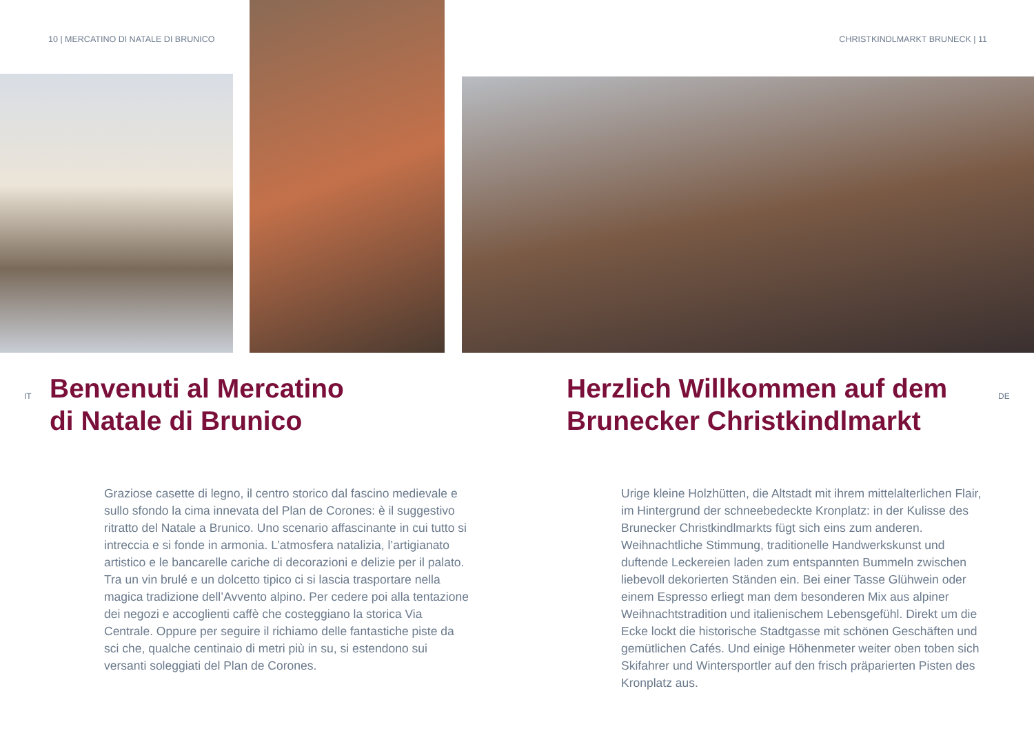10 | MERCATINO DI NATALE DI BRUNICO
CHRISTKINDLMARKT BRUNECK | 11
IT
Benvenuti al Mercatino
di Natale di Brunico
Graziose casette di legno, il centro storico dal fascino medievale e sullo sfondo la cima innevata del Plan de Corones: è il suggestivo ritratto del Natale a Brunico. Uno scenario affascinante in cui tutto si intreccia e si fonde in armonia. L’atmosfera natalizia, l’artigianato artistico e le bancarelle cariche di decorazioni e delizie per il palato. Tra un vin brulé e un dolcetto tipico ci si lascia trasportare nella magica tradizione dell’Avvento alpino. Per cedere poi alla tentazione dei negozi e accoglienti caffè che costeggiano la storica Via Centrale. Oppure per seguire il richiamo delle fantastiche piste da sci che, qualche centinaio di metri più in su, si estendono sui versanti soleggiati del Plan de Corones.
Herzlich Willkommen auf dem Brunecker Christkindlmarkt
Urige kleine Holzhütten, die Altstadt mit ihrem mittelalterlichen Flair, im Hintergrund der schneebedeckte Kronplatz: in der Kulisse des Brunecker Christkindlmarkts fügt sich eins zum anderen. Weihnachtliche Stimmung, traditionelle Handwerkskunst und duftende Leckereien laden zum entspannten Bummeln zwischen liebevoll dekorierten Ständen ein. Bei einer Tasse Glühwein oder einem Espresso erliegt man dem besonderen Mix aus alpiner Weihnachtstradition und italienischem Lebensgefühl. Direkt um die Ecke lockt die historische Stadtgasse mit schönen Geschäften und gemütlichen Cafés. Und einige Höhenmeter weiter oben toben sich Skifahrer und Wintersportler auf den frisch präparierten Pisten des Kronplatz aus.
DE